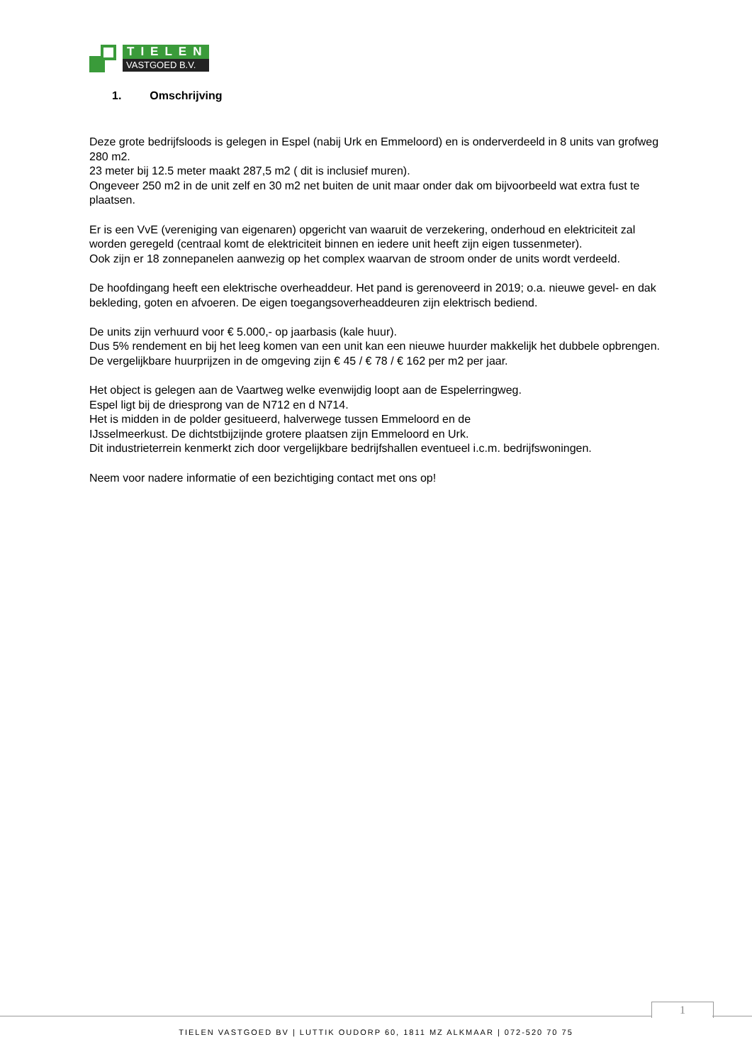TIELEN
VASTGOED B.V.
1. Omschrijving
Deze grote bedrijfsloods is gelegen in Espel (nabij Urk en Emmeloord) en is onderverdeeld in 8 units van grofweg 280 m2.
23 meter bij 12.5 meter maakt 287,5 m2 ( dit is inclusief muren).
Ongeveer 250 m2 in de unit zelf en 30 m2 net buiten de unit maar onder dak om bijvoorbeeld wat extra fust te plaatsen.
Er is een VvE (vereniging van eigenaren) opgericht van waaruit de verzekering, onderhoud en elektriciteit zal worden geregeld (centraal komt de elektriciteit binnen en iedere unit heeft zijn eigen tussenmeter).
Ook zijn er 18 zonnepanelen aanwezig op het complex waarvan de stroom onder de units wordt verdeeld.
De hoofdingang heeft een elektrische overheaddeur. Het pand is gerenoveerd in 2019; o.a. nieuwe gevel- en dak
bekleding, goten en afvoeren. De eigen toegangsoverheaddeuren zijn elektrisch bediend.
De units zijn verhuurd voor € 5.000,- op jaarbasis (kale huur).
Dus 5% rendement en bij het leeg komen van een unit kan een nieuwe huurder makkelijk het dubbele opbrengen.
De vergelijkbare huurprijzen in de omgeving zijn € 45 / € 78 / € 162 per m2 per jaar.
Het object is gelegen aan de Vaartweg welke evenwijdig loopt aan de Espelerringweg.
Espel ligt bij de driesprong van de N712 en d N714.
Het is midden in de polder gesitueerd, halverwege tussen Emmeloord en de
IJsselmeerkust. De dichtstbijzijnde grotere plaatsen zijn Emmeloord en Urk.
Dit industrieterrein kenmerkt zich door vergelijkbare bedrijfshallen eventueel i.c.m. bedrijfswoningen.
Neem voor nadere informatie of een bezichtiging contact met ons op!
1
TIELEN VASTGOED BV | LUTTIK OUDORP 60, 1811 MZ ALKMAAR | 072-520 70 75